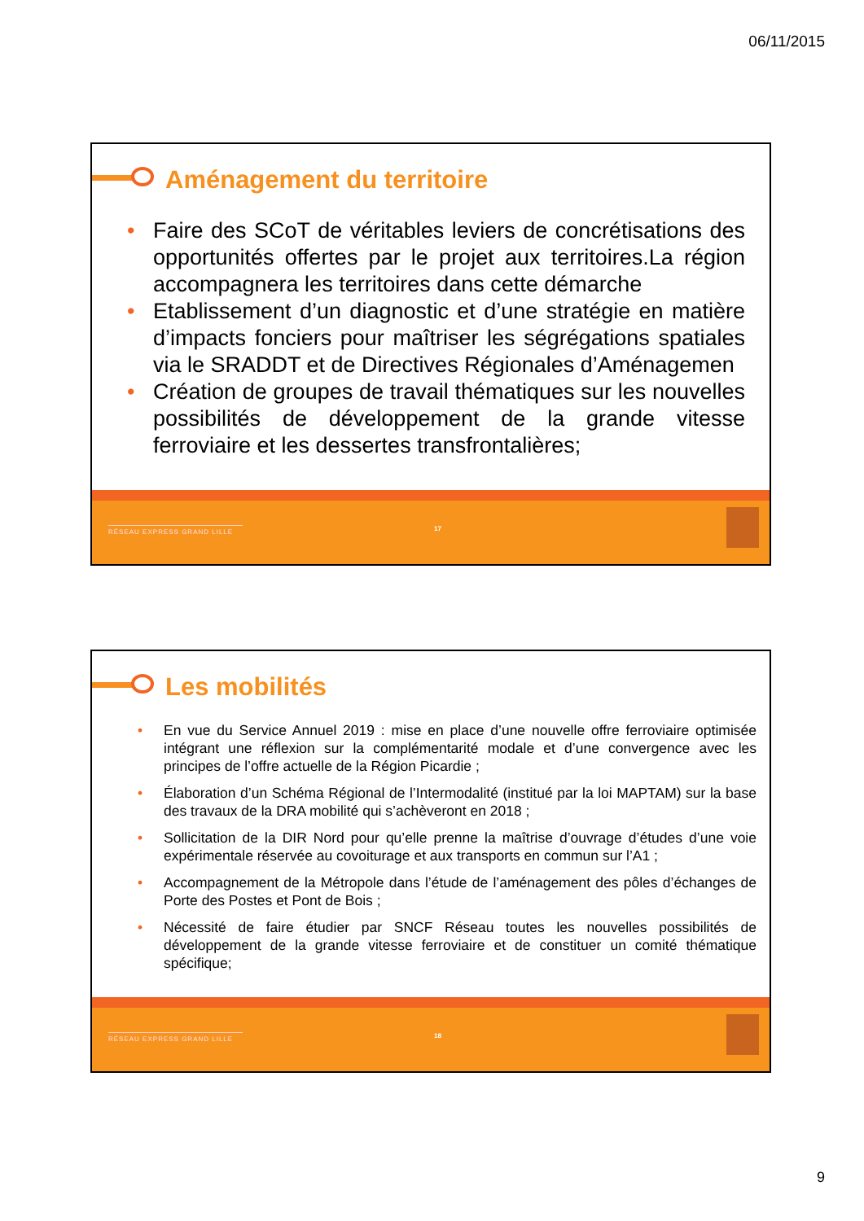06/11/2015
Aménagement du territoire
• Faire des SCoT de véritables leviers de concrétisations des opportunités offertes par le projet aux territoires.La région accompagnera les territoires dans cette démarche
• Etablissement d’un diagnostic et d’une stratégie en matière d’impacts fonciers pour maîtriser les ségrégations spatiales via le SRADDT et de Directives Régionales d’Aménagemen
• Création de groupes de travail thématiques sur les nouvelles possibilités de développement de la grande vitesse ferroviaire et les dessertes transfrontalières;
RÉSEAU EXPRESS GRAND LILLE 17
Les mobilités
• En vue du Service Annuel 2019 : mise en place d’une nouvelle offre ferroviaire optimisée intégrant une réflexion sur la complémentarité modale et d’une convergence avec les principes de l’offre actuelle de la Région Picardie ;
• Élaboration d’un Schéma Régional de l’Intermodalité (institué par la loi MAPTAM) sur la base des travaux de la DRA mobilité qui s’achèveront en 2018 ;
• Sollicitation de la DIR Nord pour qu’elle prenne la maîtrise d’ouvrage d’études d’une voie expérimentale réservée au covoiturage et aux transports en commun sur l’A1 ;
• Accompagnement de la Métropole dans l’étude de l’aménagement des pôles d’échanges de Porte des Postes et Pont de Bois ;
• Nécessité de faire étudier par SNCF Réseau toutes les nouvelles possibilités de développement de la grande vitesse ferroviaire et de constituer un comité thématique spécifique;
RÉSEAU EXPRESS GRAND LILLE 18
9